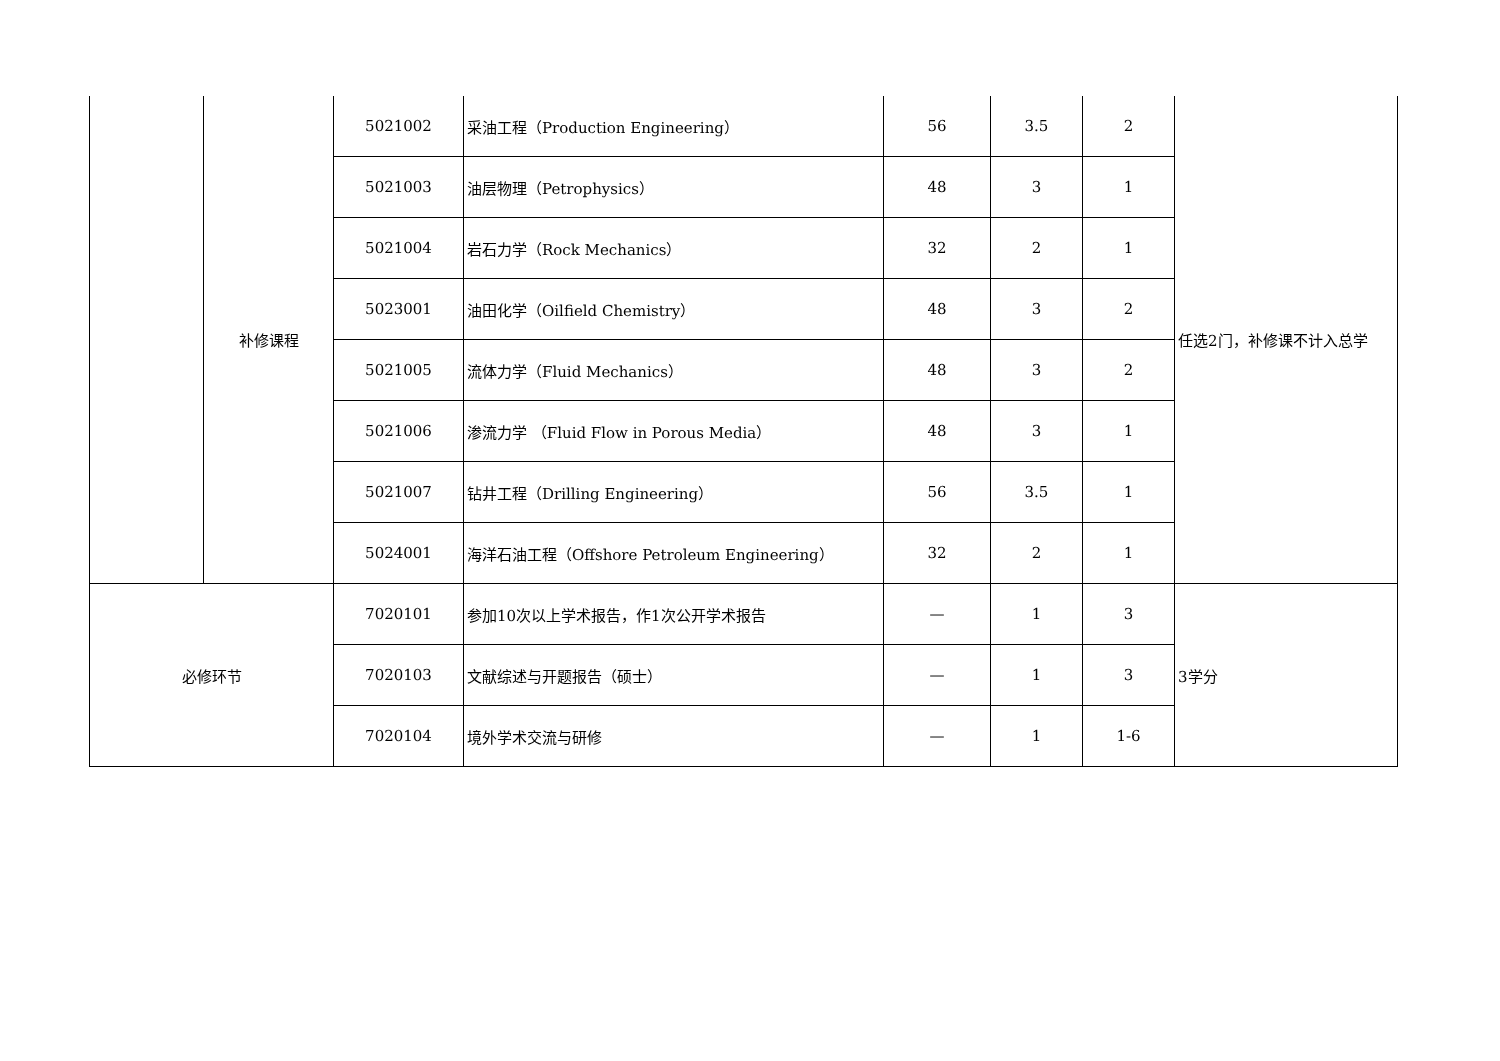| | 补修课程 | 5021002 | 采油工程（Production Engineering） | 56 | 3.5 | 2 | 任选2门，补修课不计入总学 |
| | | 5021003 | 油层物理（Petrophysics） | 48 | 3 | 1 | |
| | | 5021004 | 岩石力学（Rock Mechanics） | 32 | 2 | 1 | |
| | | 5023001 | 油田化学（Oilfield Chemistry） | 48 | 3 | 2 | |
| | | 5021005 | 流体力学（Fluid Mechanics） | 48 | 3 | 2 | |
| | | 5021006 | 渗流力学 （Fluid Flow in Porous Media） | 48 | 3 | 1 | |
| | | 5021007 | 钻井工程（Drilling Engineering） | 56 | 3.5 | 1 | |
| | | 5024001 | 海洋石油工程（Offshore Petroleum Engineering） | 32 | 2 | 1 | |
| 必修环节 | | 7020101 | 参加10次以上学术报告，作1次公开学术报告 | — | 1 | 3 | 3学分 |
| | | 7020103 | 文献综述与开题报告（硕士） | — | 1 | 3 | |
| | | 7020104 | 境外学术交流与研修 | — | 1 | 1-6 | |